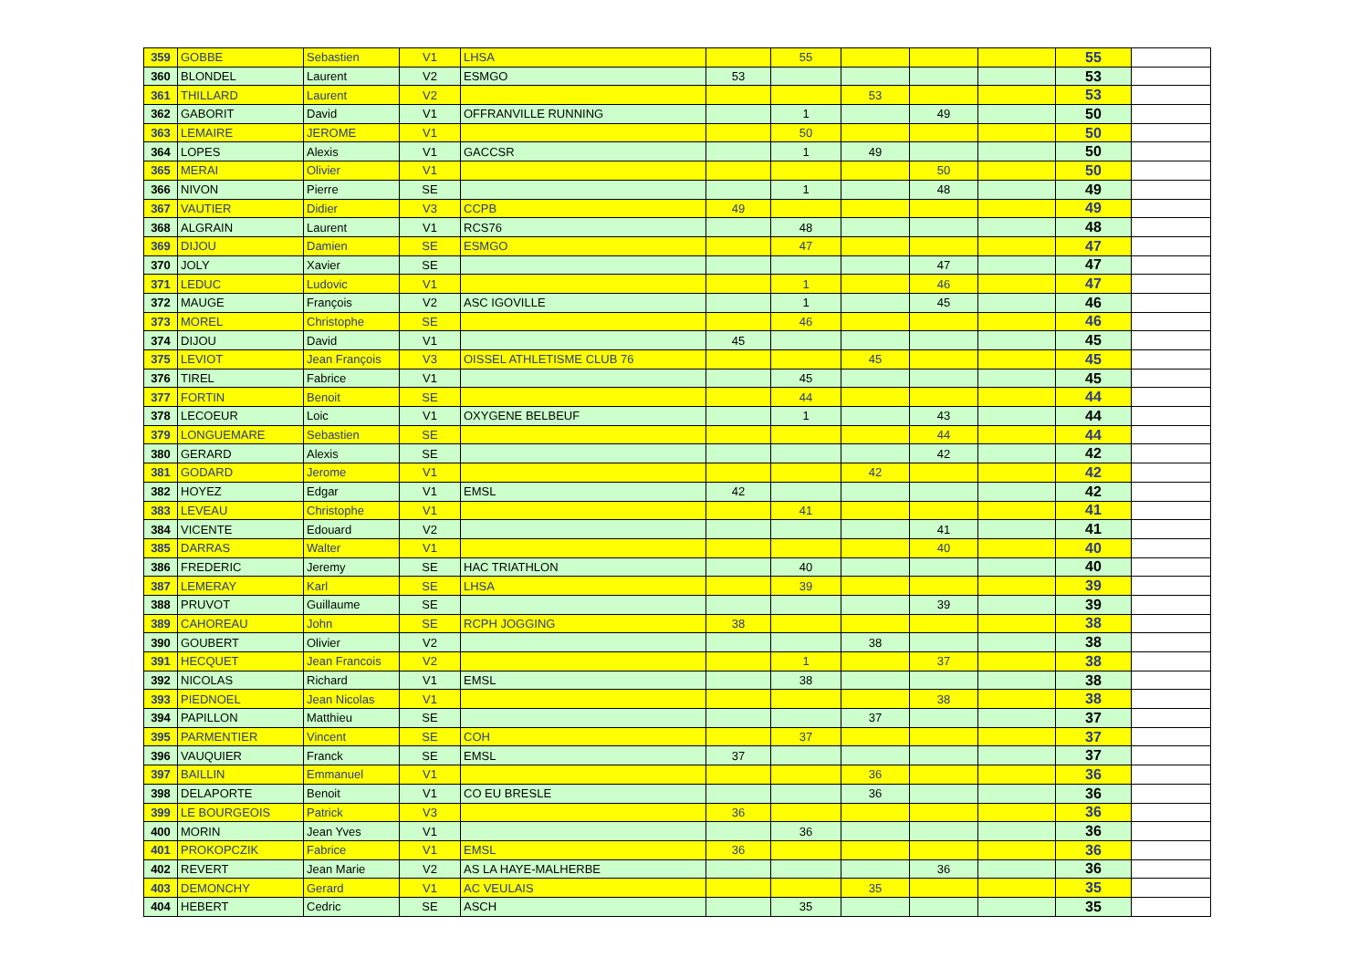| 359 | GOBBE | Sebastien | V1 | LHSA | | 55 | | | | 55 | |
| 360 | BLONDEL | Laurent | V2 | ESMGO | 53 | | | | | 53 | |
| 361 | THILLARD | Laurent | V2 | | | | 53 | | | 53 | |
| 362 | GABORIT | David | V1 | OFFRANVILLE RUNNING | | 1 | | 49 | | 50 | |
| 363 | LEMAIRE | JEROME | V1 | | | 50 | | | | 50 | |
| 364 | LOPES | Alexis | V1 | GACCSR | | 1 | 49 | | | 50 | |
| 365 | MERAI | Olivier | V1 | | | | | 50 | | 50 | |
| 366 | NIVON | Pierre | SE | | | 1 | | 48 | | 49 | |
| 367 | VAUTIER | Didier | V3 | CCPB | 49 | | | | | 49 | |
| 368 | ALGRAIN | Laurent | V1 | RCS76 | | 48 | | | | 48 | |
| 369 | DIJOU | Damien | SE | ESMGO | | 47 | | | | 47 | |
| 370 | JOLY | Xavier | SE | | | | | 47 | | 47 | |
| 371 | LEDUC | Ludovic | V1 | | | 1 | | 46 | | 47 | |
| 372 | MAUGE | François | V2 | ASC IGOVILLE | | 1 | | 45 | | 46 | |
| 373 | MOREL | Christophe | SE | | | 46 | | | | 46 | |
| 374 | DIJOU | David | V1 | | 45 | | | | | 45 | |
| 375 | LEVIOT | Jean François | V3 | OISSEL ATHLETISME CLUB 76 | | | 45 | | | 45 | |
| 376 | TIREL | Fabrice | V1 | | | 45 | | | | 45 | |
| 377 | FORTIN | Benoit | SE | | | 44 | | | | 44 | |
| 378 | LECOEUR | Loic | V1 | OXYGENE BELBEUF | | 1 | | 43 | | 44 | |
| 379 | LONGUEMARE | Sebastien | SE | | | | | 44 | | 44 | |
| 380 | GERARD | Alexis | SE | | | | | 42 | | 42 | |
| 381 | GODARD | Jerome | V1 | | | | 42 | | | 42 | |
| 382 | HOYEZ | Edgar | V1 | EMSL | 42 | | | | | 42 | |
| 383 | LEVEAU | Christophe | V1 | | | 41 | | | | 41 | |
| 384 | VICENTE | Edouard | V2 | | | | | 41 | | 41 | |
| 385 | DARRAS | Walter | V1 | | | | | 40 | | 40 | |
| 386 | FREDERIC | Jeremy | SE | HAC TRIATHLON | | 40 | | | | 40 | |
| 387 | LEMERAY | Karl | SE | LHSA | | 39 | | | | 39 | |
| 388 | PRUVOT | Guillaume | SE | | | | | 39 | | 39 | |
| 389 | CAHOREAU | John | SE | RCPH JOGGING | 38 | | | | | 38 | |
| 390 | GOUBERT | Olivier | V2 | | | | 38 | | | 38 | |
| 391 | HECQUET | Jean Francois | V2 | | | 1 | | 37 | | 38 | |
| 392 | NICOLAS | Richard | V1 | EMSL | | 38 | | | | 38 | |
| 393 | PIEDNOEL | Jean Nicolas | V1 | | | | | 38 | | 38 | |
| 394 | PAPILLON | Matthieu | SE | | | | 37 | | | 37 | |
| 395 | PARMENTIER | Vincent | SE | COH | | 37 | | | | 37 | |
| 396 | VAUQUIER | Franck | SE | EMSL | 37 | | | | | 37 | |
| 397 | BAILLIN | Emmanuel | V1 | | | | 36 | | | 36 | |
| 398 | DELAPORTE | Benoit | V1 | CO EU BRESLE | | | 36 | | | 36 | |
| 399 | LE BOURGEOIS | Patrick | V3 | | 36 | | | | | 36 | |
| 400 | MORIN | Jean Yves | V1 | | | 36 | | | | 36 | |
| 401 | PROKOPCZIK | Fabrice | V1 | EMSL | 36 | | | | | 36 | |
| 402 | REVERT | Jean Marie | V2 | AS LA HAYE-MALHERBE | | | | 36 | | 36 | |
| 403 | DEMONCHY | Gerard | V1 | AC VEULAIS | | | 35 | | | 35 | |
| 404 | HEBERT | Cedric | SE | ASCH | | 35 | | | | 35 | |